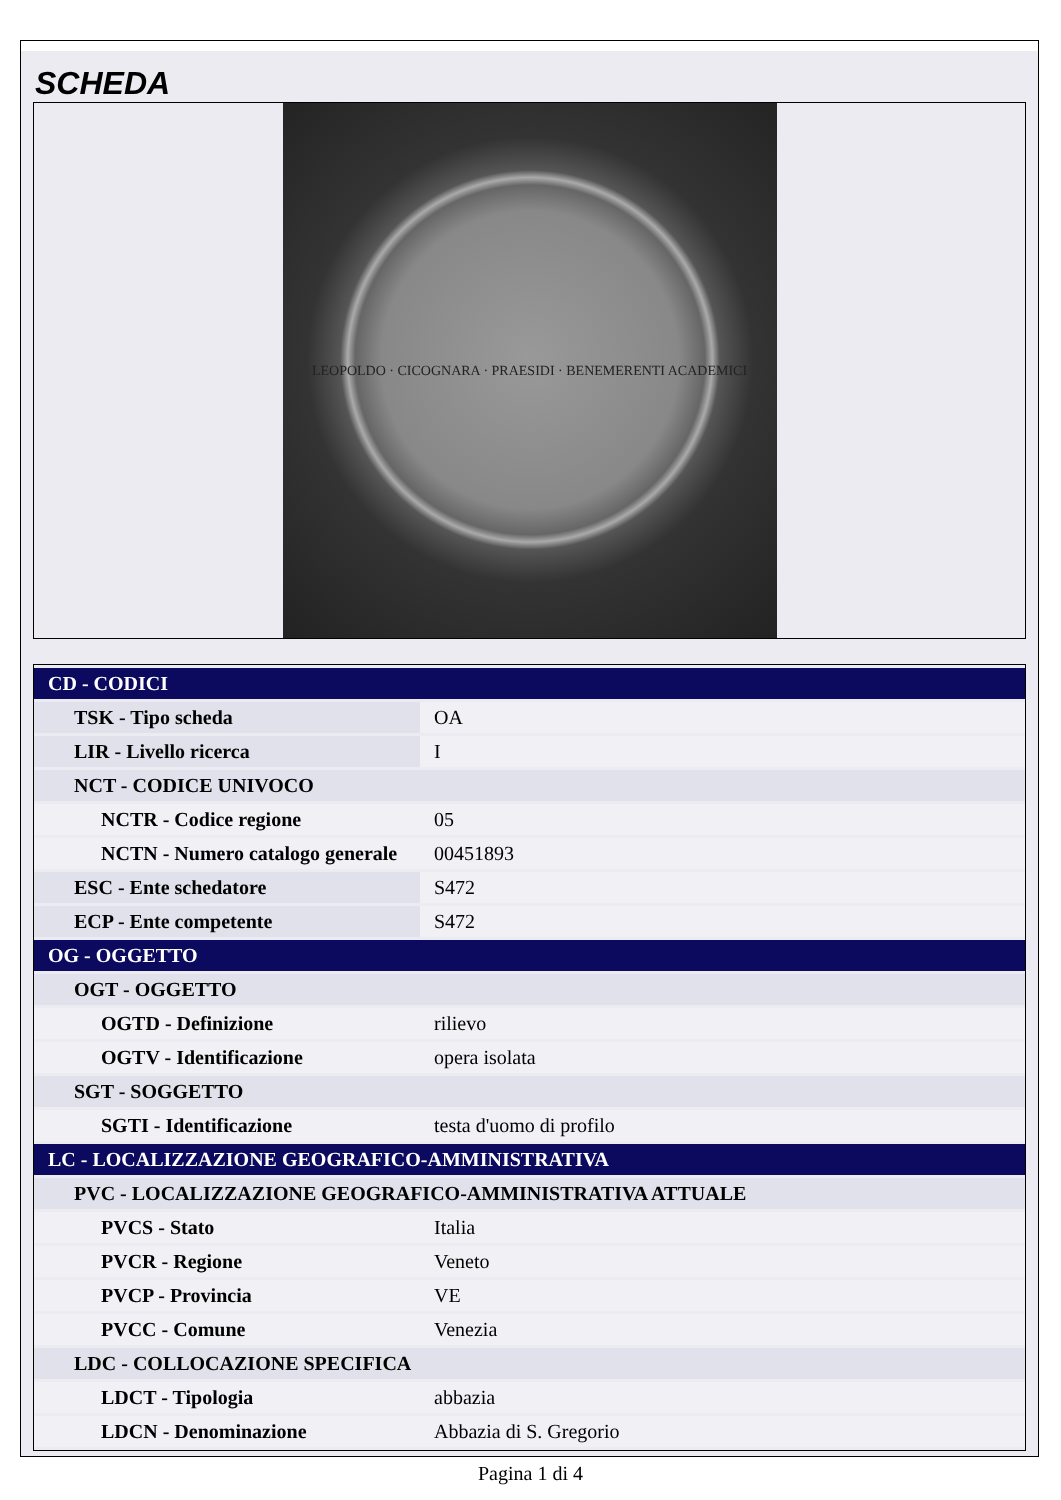SCHEDA
LEOPOLDO · CICOGNARA · PRAESIDI · BENEMERENTI ACADEMICI
| CD - CODICI | |
| TSK - Tipo scheda | OA |
| LIR - Livello ricerca | I |
| NCT - CODICE UNIVOCO | |
| NCTR - Codice regione | 05 |
| NCTN - Numero catalogo generale | 00451893 |
| ESC - Ente schedatore | S472 |
| ECP - Ente competente | S472 |
| OG - OGGETTO | |
| OGT - OGGETTO | |
| OGTD - Definizione | rilievo |
| OGTV - Identificazione | opera isolata |
| SGT - SOGGETTO | |
| SGTI - Identificazione | testa d'uomo di profilo |
| LC - LOCALIZZAZIONE GEOGRAFICO-AMMINISTRATIVA | |
| PVC - LOCALIZZAZIONE GEOGRAFICO-AMMINISTRATIVA ATTUALE | |
| PVCS - Stato | Italia |
| PVCR - Regione | Veneto |
| PVCP - Provincia | VE |
| PVCC - Comune | Venezia |
| LDC - COLLOCAZIONE SPECIFICA | |
| LDCT - Tipologia | abbazia |
| LDCN - Denominazione | Abbazia di S. Gregorio |
Pagina 1 di 4